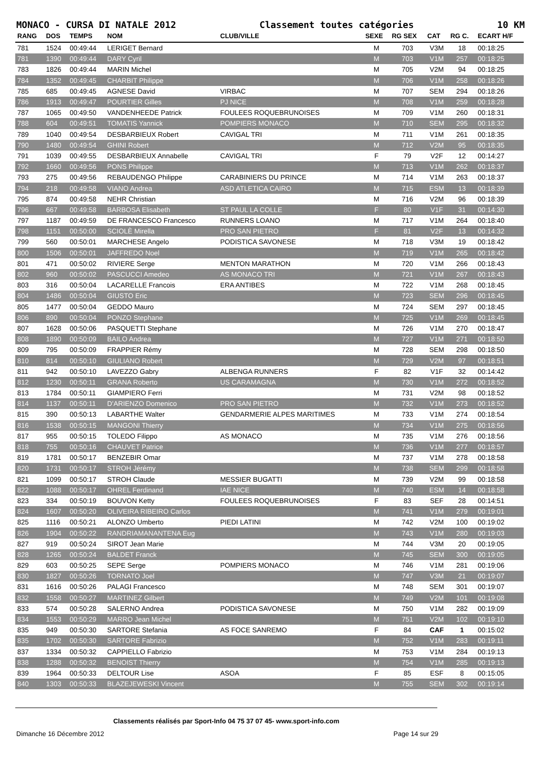MONACO - CURSA DI NATALE 2012 Classement toutes catégories 10 KM
| RANG | DOS | TEMPS | NOM | CLUB/VILLE | SEXE | RG SEX | CAT | RG C. | ECART H/F |
| --- | --- | --- | --- | --- | --- | --- | --- | --- | --- |
| 781 | 1524 | 00:49:44 | LERIGET Bernard | | M | 703 | V3M | 18 | 00:18:25 |
| 781 | 1390 | 00:49:44 | DARY Cyril | | M | 703 | V1M | 257 | 00:18:25 |
| 783 | 1826 | 00:49:44 | MARIN Michel | | M | 705 | V2M | 94 | 00:18:25 |
| 784 | 1352 | 00:49:45 | CHARBIT Philippe | | M | 706 | V1M | 258 | 00:18:26 |
| 785 | 685 | 00:49:45 | AGNESE David | VIRBAC | M | 707 | SEM | 294 | 00:18:26 |
| 786 | 1913 | 00:49:47 | POURTIER Gilles | PJ NICE | M | 708 | V1M | 259 | 00:18:28 |
| 787 | 1065 | 00:49:50 | VANDENHEEDE Patrick | FOULEES ROQUEBRUNOISES | M | 709 | V1M | 260 | 00:18:31 |
| 788 | 604 | 00:49:51 | TOMATIS Yannick | POMPIERS MONACO | M | 710 | SEM | 295 | 00:18:32 |
| 789 | 1040 | 00:49:54 | DESBARBIEUX Robert | CAVIGAL TRI | M | 711 | V1M | 261 | 00:18:35 |
| 790 | 1480 | 00:49:54 | GHINI Robert | | M | 712 | V2M | 95 | 00:18:35 |
| 791 | 1039 | 00:49:55 | DESBARBIEUX Annabelle | CAVIGAL TRI | F | 79 | V2F | 12 | 00:14:27 |
| 792 | 1660 | 00:49:56 | PONS Philippe | | M | 713 | V1M | 262 | 00:18:37 |
| 793 | 275 | 00:49:56 | REBAUDENGO Philippe | CARABINIERS DU PRINCE | M | 714 | V1M | 263 | 00:18:37 |
| 794 | 218 | 00:49:58 | VIANO Andrea | ASD ATLETICA CAIRO | M | 715 | ESM | 13 | 00:18:39 |
| 795 | 874 | 00:49:58 | NEHR Christian | | M | 716 | V2M | 96 | 00:18:39 |
| 796 | 667 | 00:49:58 | BARBOSA Elisabeth | ST PAUL LA COLLE | F | 80 | V1F | 31 | 00:14:30 |
| 797 | 1187 | 00:49:59 | DE FRANCESCO Francesco | RUNNERS LOANO | M | 717 | V1M | 264 | 00:18:40 |
| 798 | 1151 | 00:50:00 | SCIOLÈ Mirella | PRO SAN PIETRO | F | 81 | V2F | 13 | 00:14:32 |
| 799 | 560 | 00:50:01 | MARCHESE Angelo | PODISTICA SAVONESE | M | 718 | V3M | 19 | 00:18:42 |
| 800 | 1506 | 00:50:01 | JAFFREDO Noel | | M | 719 | V1M | 265 | 00:18:42 |
| 801 | 471 | 00:50:02 | RIVIERE Serge | MENTON MARATHON | M | 720 | V1M | 266 | 00:18:43 |
| 802 | 960 | 00:50:02 | PASCUCCI Amedeo | AS MONACO TRI | M | 721 | V1M | 267 | 00:18:43 |
| 803 | 316 | 00:50:04 | LACARELLE Francois | ERA ANTIBES | M | 722 | V1M | 268 | 00:18:45 |
| 804 | 1486 | 00:50:04 | GIUSTO Eric | | M | 723 | SEM | 296 | 00:18:45 |
| 805 | 1477 | 00:50:04 | GEDDO Mauro | | M | 724 | SEM | 297 | 00:18:45 |
| 806 | 890 | 00:50:04 | PONZO Stephane | | M | 725 | V1M | 269 | 00:18:45 |
| 807 | 1628 | 00:50:06 | PASQUETTI Stephane | | M | 726 | V1M | 270 | 00:18:47 |
| 808 | 1890 | 00:50:09 | BAILO Andrea | | M | 727 | V1M | 271 | 00:18:50 |
| 809 | 795 | 00:50:09 | FRAPPIER Rémy | | M | 728 | SEM | 298 | 00:18:50 |
| 810 | 814 | 00:50:10 | GIULIANO Robert | | M | 729 | V2M | 97 | 00:18:51 |
| 811 | 942 | 00:50:10 | LAVEZZO Gabry | ALBENGA RUNNERS | F | 82 | V1F | 32 | 00:14:42 |
| 812 | 1230 | 00:50:11 | GRANA Roberto | US CARAMAGNA | M | 730 | V1M | 272 | 00:18:52 |
| 813 | 1784 | 00:50:11 | GIAMPIERO Ferri | | M | 731 | V2M | 98 | 00:18:52 |
| 814 | 1137 | 00:50:11 | D'ARIENZO Domenico | PRO SAN PIETRO | M | 732 | V1M | 273 | 00:18:52 |
| 815 | 390 | 00:50:13 | LABARTHE Walter | GENDARMERIE ALPES MARITIMES | M | 733 | V1M | 274 | 00:18:54 |
| 816 | 1538 | 00:50:15 | MANGONI Thierry | | M | 734 | V1M | 275 | 00:18:56 |
| 817 | 955 | 00:50:15 | TOLEDO Filippo | AS MONACO | M | 735 | V1M | 276 | 00:18:56 |
| 818 | 755 | 00:50:16 | CHAUVET Patrice | | M | 736 | V1M | 277 | 00:18:57 |
| 819 | 1781 | 00:50:17 | BENZEBIR Omar | | M | 737 | V1M | 278 | 00:18:58 |
| 820 | 1731 | 00:50:17 | STROH Jérémy | | M | 738 | SEM | 299 | 00:18:58 |
| 821 | 1099 | 00:50:17 | STROH Claude | MESSIER BUGATTI | M | 739 | V2M | 99 | 00:18:58 |
| 822 | 1088 | 00:50:17 | OHREL Ferdinand | IAE NICE | M | 740 | ESM | 14 | 00:18:58 |
| 823 | 334 | 00:50:19 | BOUVON Ketty | FOULEES ROQUEBRUNOISES | F | 83 | SEF | 28 | 00:14:51 |
| 824 | 1607 | 00:50:20 | OLIVEIRA RIBEIRO Carlos | | M | 741 | V1M | 279 | 00:19:01 |
| 825 | 1116 | 00:50:21 | ALONZO Umberto | PIEDI LATINI | M | 742 | V2M | 100 | 00:19:02 |
| 826 | 1904 | 00:50:22 | RANDRIAMANANTENA Eug | | M | 743 | V1M | 280 | 00:19:03 |
| 827 | 919 | 00:50:24 | SIROT Jean Marie | | M | 744 | V3M | 20 | 00:19:05 |
| 828 | 1265 | 00:50:24 | BALDET Franck | | M | 745 | SEM | 300 | 00:19:05 |
| 829 | 603 | 00:50:25 | SEPE Serge | POMPIERS MONACO | M | 746 | V1M | 281 | 00:19:06 |
| 830 | 1827 | 00:50:26 | TORNATO Joel | | M | 747 | V3M | 21 | 00:19:07 |
| 831 | 1616 | 00:50:26 | PALAGI Francesco | | M | 748 | SEM | 301 | 00:19:07 |
| 832 | 1558 | 00:50:27 | MARTINEZ Gilbert | | M | 749 | V2M | 101 | 00:19:08 |
| 833 | 574 | 00:50:28 | SALERNO Andrea | PODISTICA SAVONESE | M | 750 | V1M | 282 | 00:19:09 |
| 834 | 1553 | 00:50:29 | MARRO Jean Michel | | M | 751 | V2M | 102 | 00:19:10 |
| 835 | 949 | 00:50:30 | SARTORE Stefania | AS FOCE SANREMO | F | 84 | CAF | 1 | 00:15:02 |
| 835 | 1702 | 00:50:30 | SARTORE Fabrizio | | M | 752 | V1M | 283 | 00:19:11 |
| 837 | 1334 | 00:50:32 | CAPPIELLO Fabrizio | | M | 753 | V1M | 284 | 00:19:13 |
| 838 | 1288 | 00:50:32 | BENOIST Thierry | | M | 754 | V1M | 285 | 00:19:13 |
| 839 | 1964 | 00:50:33 | DELTOUR Lise | ASOA | F | 85 | ESF | 8 | 00:15:05 |
| 840 | 1303 | 00:50:33 | BLAZEJEWESKI Vincent | | M | 755 | SEM | 302 | 00:19:14 |
Classements réalisés par Sport-Info 04 75 37 07 45- www.sport-info.com
Dimanche 16 Décembre 2012 Page 14 sur 29